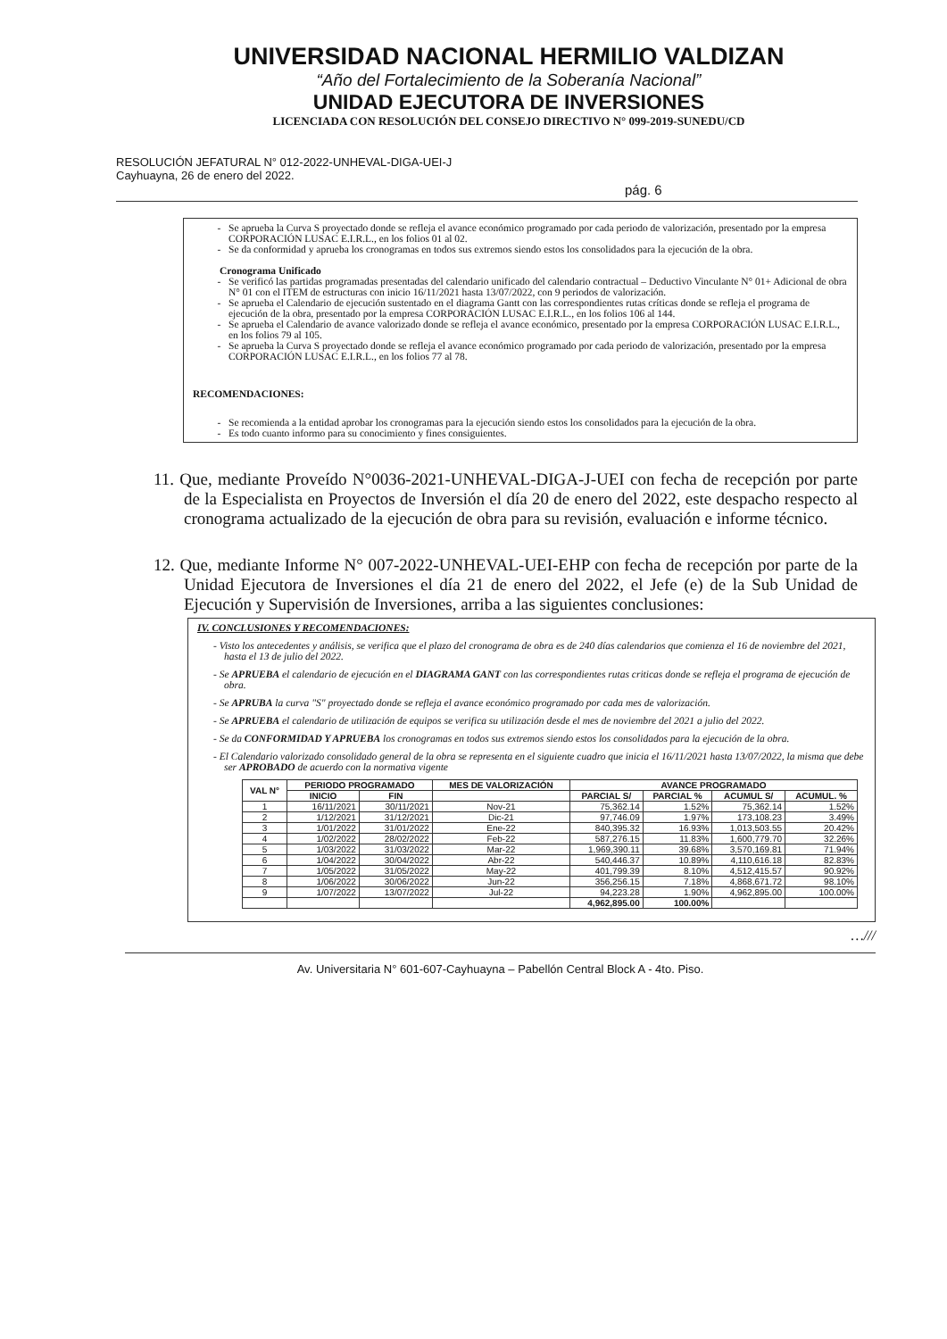UNIVERSIDAD NACIONAL HERMILIO VALDIZAN
“Año del Fortalecimiento de la Soberanía Nacional”
UNIDAD EJECUTORA DE INVERSIONES
LICENCIADA CON RESOLUCIÓN DEL CONSEJO DIRECTIVO N° 099-2019-SUNEDU/CD
RESOLUCIÓN JEFATURAL N° 012-2022-UNHEVAL-DIGA-UEI-J
Cayhuayna, 26 de enero del 2022.
pág. 6
Se aprueba la Curva S proyectado donde se refleja el avance económico programado por cada periodo de valorización, presentado por la empresa CORPORACIÓN LUSAC E.I.R.L., en los folios 01 al 02.
Se da conformidad y aprueba los cronogramas en todos sus extremos siendo estos los consolidados para la ejecución de la obra.
Cronograma Unificado
Se verificó las partidas programadas presentadas del calendario unificado del calendario contractual – Deductivo Vinculante N° 01+ Adicional de obra N° 01 con el ITEM de estructuras con inicio 16/11/2021 hasta 13/07/2022, con 9 periodos de valorización.
Se aprueba el Calendario de ejecución sustentado en el diagrama Gantt con las correspondientes rutas críticas donde se refleja el programa de ejecución de la obra, presentado por la empresa CORPORACIÓN LUSAC E.I.R.L., en los folios 106 al 144.
Se aprueba el Calendario de avance valorizado donde se refleja el avance económico, presentado por la empresa CORPORACIÓN LUSAC E.I.R.L., en los folios 79 al 105.
Se aprueba la Curva S proyectado donde se refleja el avance económico programado por cada periodo de valorización, presentado por la empresa CORPORACIÓN LUSAC E.I.R.L., en los folios 77 al 78.
RECOMENDACIONES:
Se recomienda a la entidad aprobar los cronogramas para la ejecución siendo estos los consolidados para la ejecución de la obra.
Es todo cuanto informo para su conocimiento y fines consiguientes.
11. Que, mediante Proveído N°0036-2021-UNHEVAL-DIGA-J-UEI con fecha de recepción por parte de la Especialista en Proyectos de Inversión el día 20 de enero del 2022, este despacho respecto al cronograma actualizado de la ejecución de obra para su revisión, evaluación e informe técnico.
12. Que, mediante Informe N° 007-2022-UNHEVAL-UEI-EHP con fecha de recepción por parte de la Unidad Ejecutora de Inversiones el día 21 de enero del 2022, el Jefe (e) de la Sub Unidad de Ejecución y Supervisión de Inversiones, arriba a las siguientes conclusiones:
IV. CONCLUSIONES Y RECOMENDACIONES:
- Visto los antecedentes y análisis, se verifica que el plazo del cronograma de obra es de 240 días calendarios que comienza el 16 de noviembre del 2021, hasta el 13 de julio del 2022.
- Se APRUEBA el calendario de ejecución en el DIAGRAMA GANT con las correspondientes rutas criticas donde se refleja el programa de ejecución de obra.
- Se APRUBA la curva "S" proyectado donde se refleja el avance económico programado por cada mes de valorización.
- Se APRUEBA el calendario de utilización de equipos se verifica su utilización desde el mes de noviembre del 2021 a julio del 2022.
- Se da CONFORMIDAD Y APRUEBA los cronogramas en todos sus extremos siendo estos los consolidados para la ejecución de la obra.
- El Calendario valorizado consolidado general de la obra se representa en el siguiente cuadro que inicia el 16/11/2021 hasta 13/07/2022, la misma que debe ser APROBADO de acuerdo con la normativa vigente
| VAL N° | PERIODO PROGRAMADO | | MES DE VALORIZACIÓN | AVANCE PROGRAMADO | | | |
| --- | --- | --- | --- | --- | --- | --- | --- |
| | INICIO | FIN | | PARCIAL S/ | PARCIAL % | ACUMUL S/ | ACUMUL. % |
| 1 | 16/11/2021 | 30/11/2021 | Nov-21 | 75,362.14 | 1.52% | 75,362.14 | 1.52% |
| 2 | 1/12/2021 | 31/12/2021 | Dic-21 | 97,746.09 | 1.97% | 173,108.23 | 3.49% |
| 3 | 1/01/2022 | 31/01/2022 | Ene-22 | 840,395.32 | 16.93% | 1,013,503.55 | 20.42% |
| 4 | 1/02/2022 | 28/02/2022 | Feb-22 | 587,276.15 | 11.83% | 1,600,779.70 | 32.26% |
| 5 | 1/03/2022 | 31/03/2022 | Mar-22 | 1,969,390.11 | 39.68% | 3,570,169.81 | 71.94% |
| 6 | 1/04/2022 | 30/04/2022 | Abr-22 | 540,446.37 | 10.89% | 4,110,616.18 | 82.83% |
| 7 | 1/05/2022 | 31/05/2022 | May-22 | 401,799.39 | 8.10% | 4,512,415.57 | 90.92% |
| 8 | 1/06/2022 | 30/06/2022 | Jun-22 | 356,256.15 | 7.18% | 4,868,671.72 | 98.10% |
| 9 | 1/07/2022 | 13/07/2022 | Jul-22 | 94,223.28 | 1.90% | 4,962,895.00 | 100.00% |
| | | | | 4,962,895.00 | 100.00% | | |
…///
Av. Universitaria N° 601-607-Cayhuayna – Pabellón Central Block A - 4to. Piso.